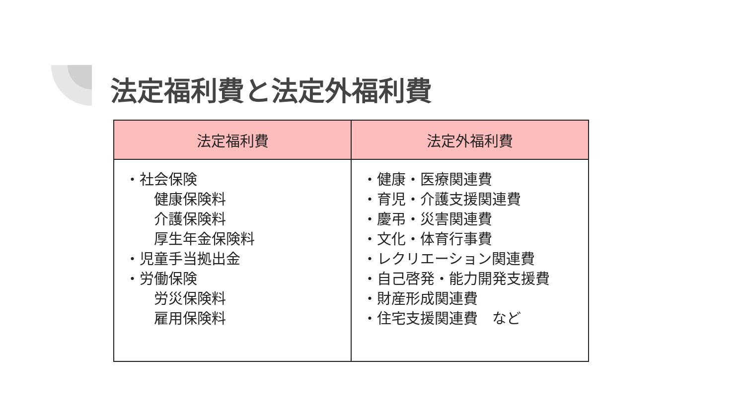法定福利費と法定外福利費
| 法定福利費 | 法定外福利費 |
| --- | --- |
| ・社会保険 健康保険料 介護保険料 厚生年金保険料 ・児童手当拠出金 ・労働保険 労災保険料 雇用保険料 | ・健康・医療関連費 ・育児・介護支援関連費 ・慶弔・災害関連費 ・文化・体育行事費 ・レクリエーション関連費 ・自己啓発・能力開発支援費 ・財産形成関連費 ・住宅支援関連費 など |